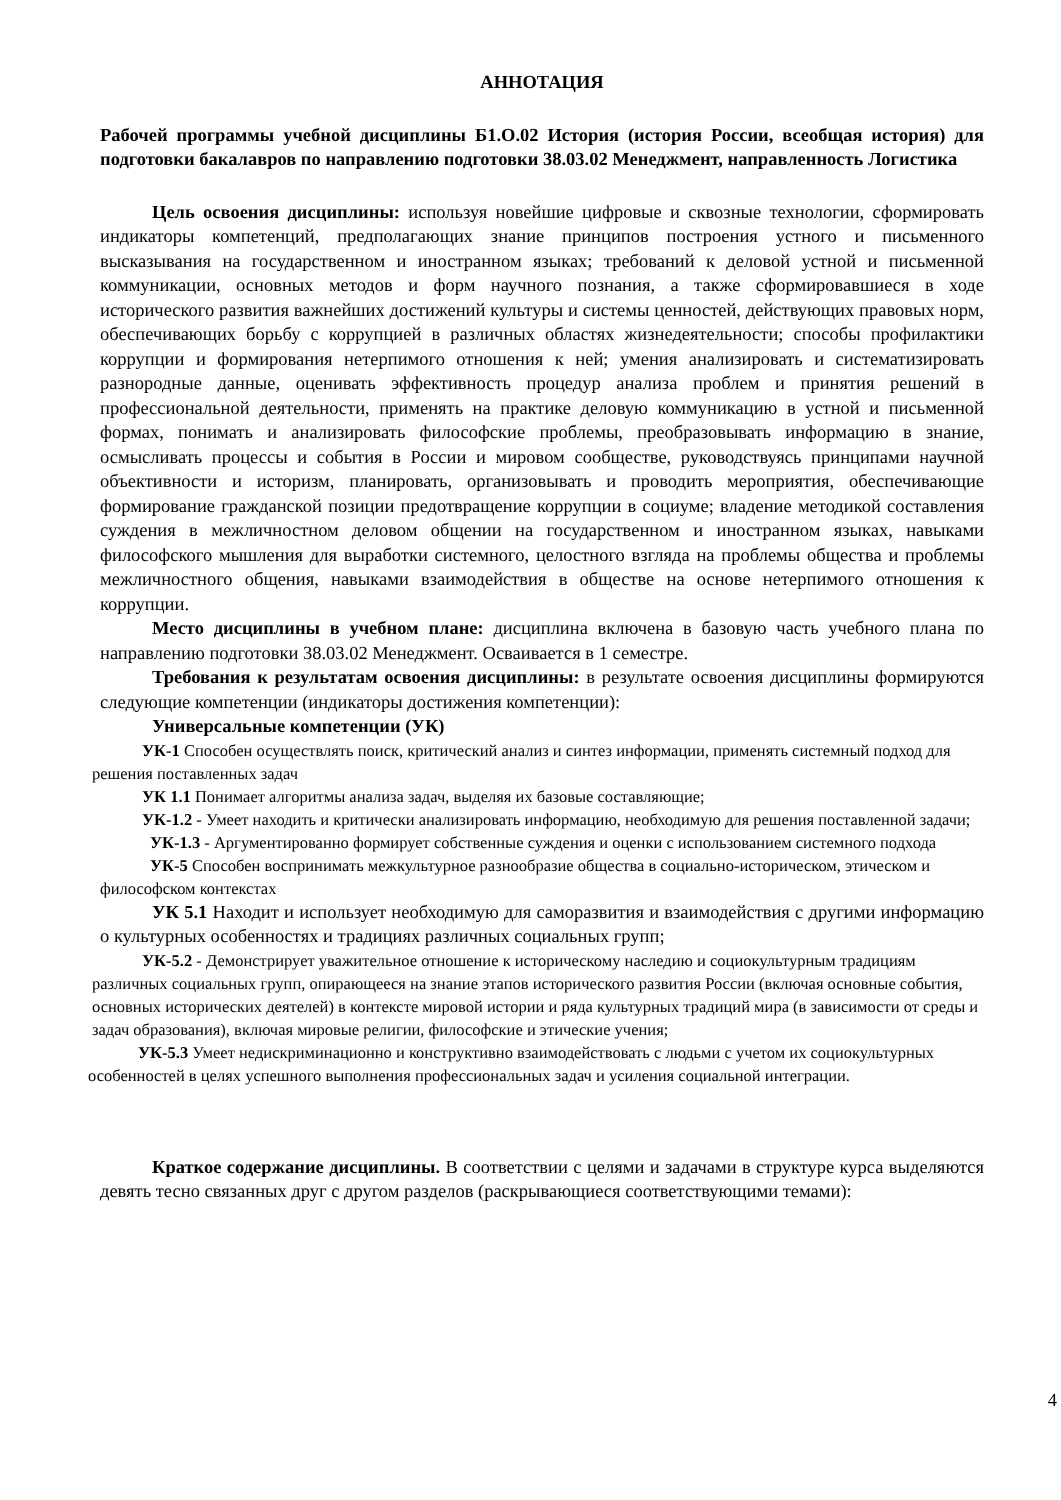АННОТАЦИЯ
Рабочей программы учебной дисциплины Б1.О.02 История (история России, всеобщая история) для подготовки бакалавров по направлению подготовки 38.03.02 Менеджмент, направленность Логистика
Цель освоения дисциплины: используя новейшие цифровые и сквозные технологии, сформировать индикаторы компетенций, предполагающих знание принципов построения устного и письменного высказывания на государственном и иностранном языках; требований к деловой устной и письменной коммуникации, основных методов и форм научного познания, а также сформировавшиеся в ходе исторического развития важнейших достижений культуры и системы ценностей, действующих правовых норм, обеспечивающих борьбу с коррупцией в различных областях жизнедеятельности; способы профилактики коррупции и формирования нетерпимого отношения к ней; умения анализировать и систематизировать разнородные данные, оценивать эффективность процедур анализа проблем и принятия решений в профессиональной деятельности, применять на практике деловую коммуникацию в устной и письменной формах, понимать и анализировать философские проблемы, преобразовывать информацию в знание, осмысливать процессы и события в России и мировом сообществе, руководствуясь принципами научной объективности и историзм, планировать, организовывать и проводить мероприятия, обеспечивающие формирование гражданской позиции предотвращение коррупции в социуме; владение методикой составления суждения в межличностном деловом общении на государственном и иностранном языках, навыками философского мышления для выработки системного, целостного взгляда на проблемы общества и проблемы межличностного общения, навыками взаимодействия в обществе на основе нетерпимого отношения к коррупции.
Место дисциплины в учебном плане: дисциплина включена в базовую часть учебного плана по направлению подготовки 38.03.02 Менеджмент. Осваивается в 1 семестре.
Требования к результатам освоения дисциплины: в результате освоения дисциплины формируются следующие компетенции (индикаторы достижения компетенции):
Универсальные компетенции (УК)
УК-1 Способен осуществлять поиск, критический анализ и синтез информации, применять системный подход для решения поставленных задач
УК 1.1 Понимает алгоритмы анализа задач, выделяя их базовые составляющие;
УК-1.2 - Умеет находить и критически анализировать информацию, необходимую для решения поставленной задачи;
УК-1.3 - Аргументированно формирует собственные суждения и оценки с использованием системного подхода
УК-5 Способен воспринимать межкультурное разнообразие общества в социально-историческом, этическом и философском контекстах
УК 5.1 Находит и использует необходимую для саморазвития и взаимодействия с другими информацию о культурных особенностях и традициях различных социальных групп;
УК-5.2 - Демонстрирует уважительное отношение к историческому наследию и социокультурным традициям различных социальных групп, опирающееся на знание этапов исторического развития России (включая основные события, основных исторических деятелей) в контексте мировой истории и ряда культурных традиций мира (в зависимости от среды и задач образования), включая мировые религии, философские и этические учения;
УК-5.3 Умеет недискриминационно и конструктивно взаимодействовать с людьми с учетом их социокультурных особенностей в целях успешного выполнения профессиональных задач и усиления социальной интеграции.
Краткое содержание дисциплины. В соответствии с целями и задачами в структуре курса выделяются девять тесно связанных друг с другом разделов (раскрывающиеся соответствующими темами):
4